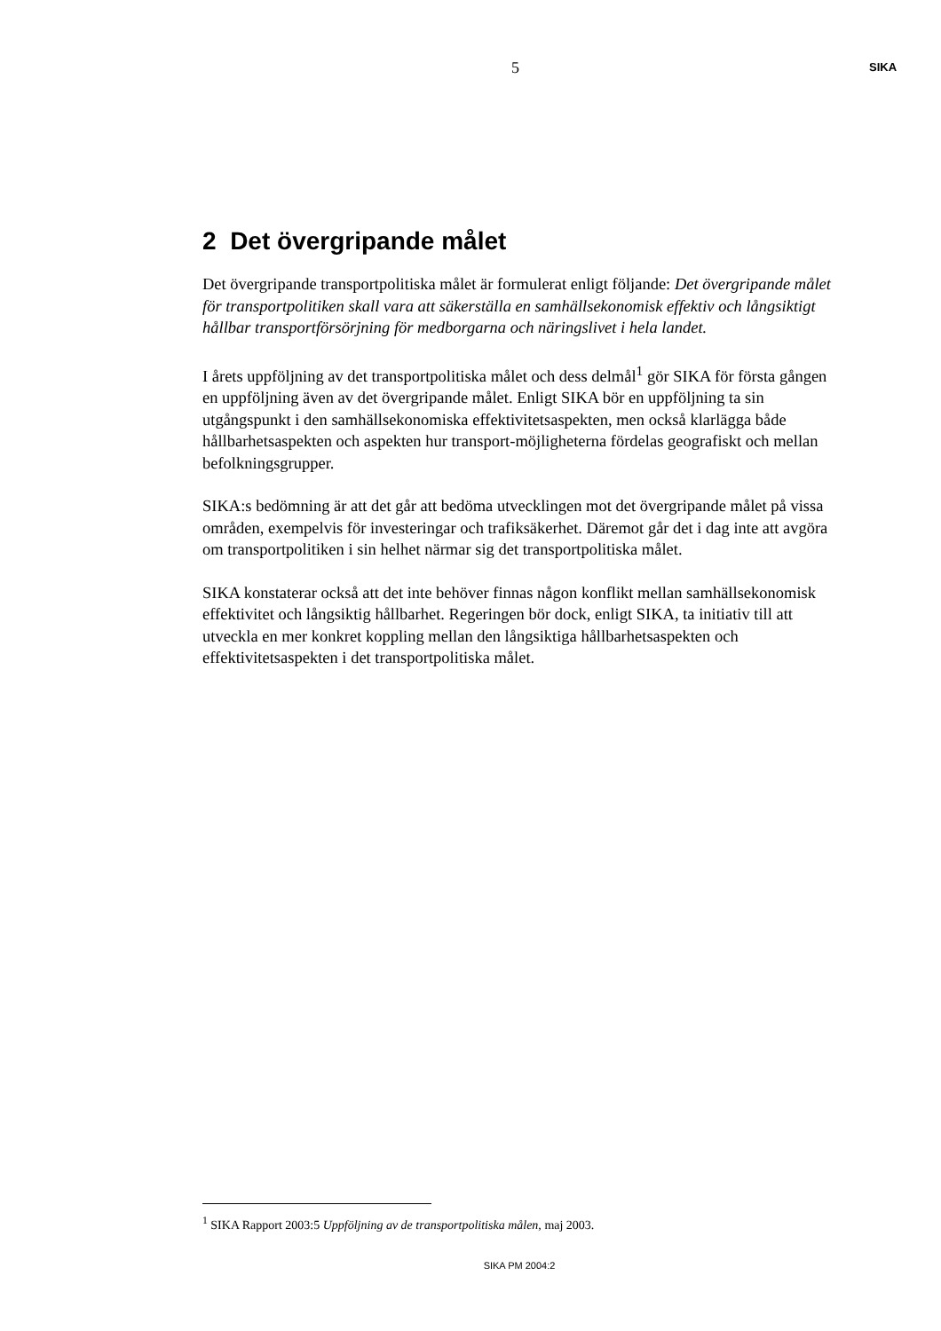5
SIKA
2 Det övergripande målet
Det övergripande transportpolitiska målet är formulerat enligt följande: Det övergripande målet för transportpolitiken skall vara att säkerställa en samhällsekonomisk effektiv och långsiktigt hållbar transportförsörjning för medborgarna och näringslivet i hela landet.
I årets uppföljning av det transportpolitiska målet och dess delmål<sup>1</sup> gör SIKA för första gången en uppföljning även av det övergripande målet. Enligt SIKA bör en uppföljning ta sin utgångspunkt i den samhällsekonomiska effektivitetsaspekten, men också klarlägga både hållbarhetsaspekten och aspekten hur transport-möjligheterna fördelas geografiskt och mellan befolkningsgrupper.
SIKA:s bedömning är att det går att bedöma utvecklingen mot det övergripande målet på vissa områden, exempelvis för investeringar och trafiksäkerhet. Däremot går det i dag inte att avgöra om transportpolitiken i sin helhet närmar sig det transportpolitiska målet.
SIKA konstaterar också att det inte behöver finnas någon konflikt mellan samhällsekonomisk effektivitet och långsiktig hållbarhet. Regeringen bör dock, enligt SIKA, ta initiativ till att utveckla en mer konkret koppling mellan den långsiktiga hållbarhetsaspekten och effektivitetsaspekten i det transportpolitiska målet.
<sup>1</sup> SIKA Rapport 2003:5 Uppföljning av de transportpolitiska målen, maj 2003.
SIKA PM 2004:2